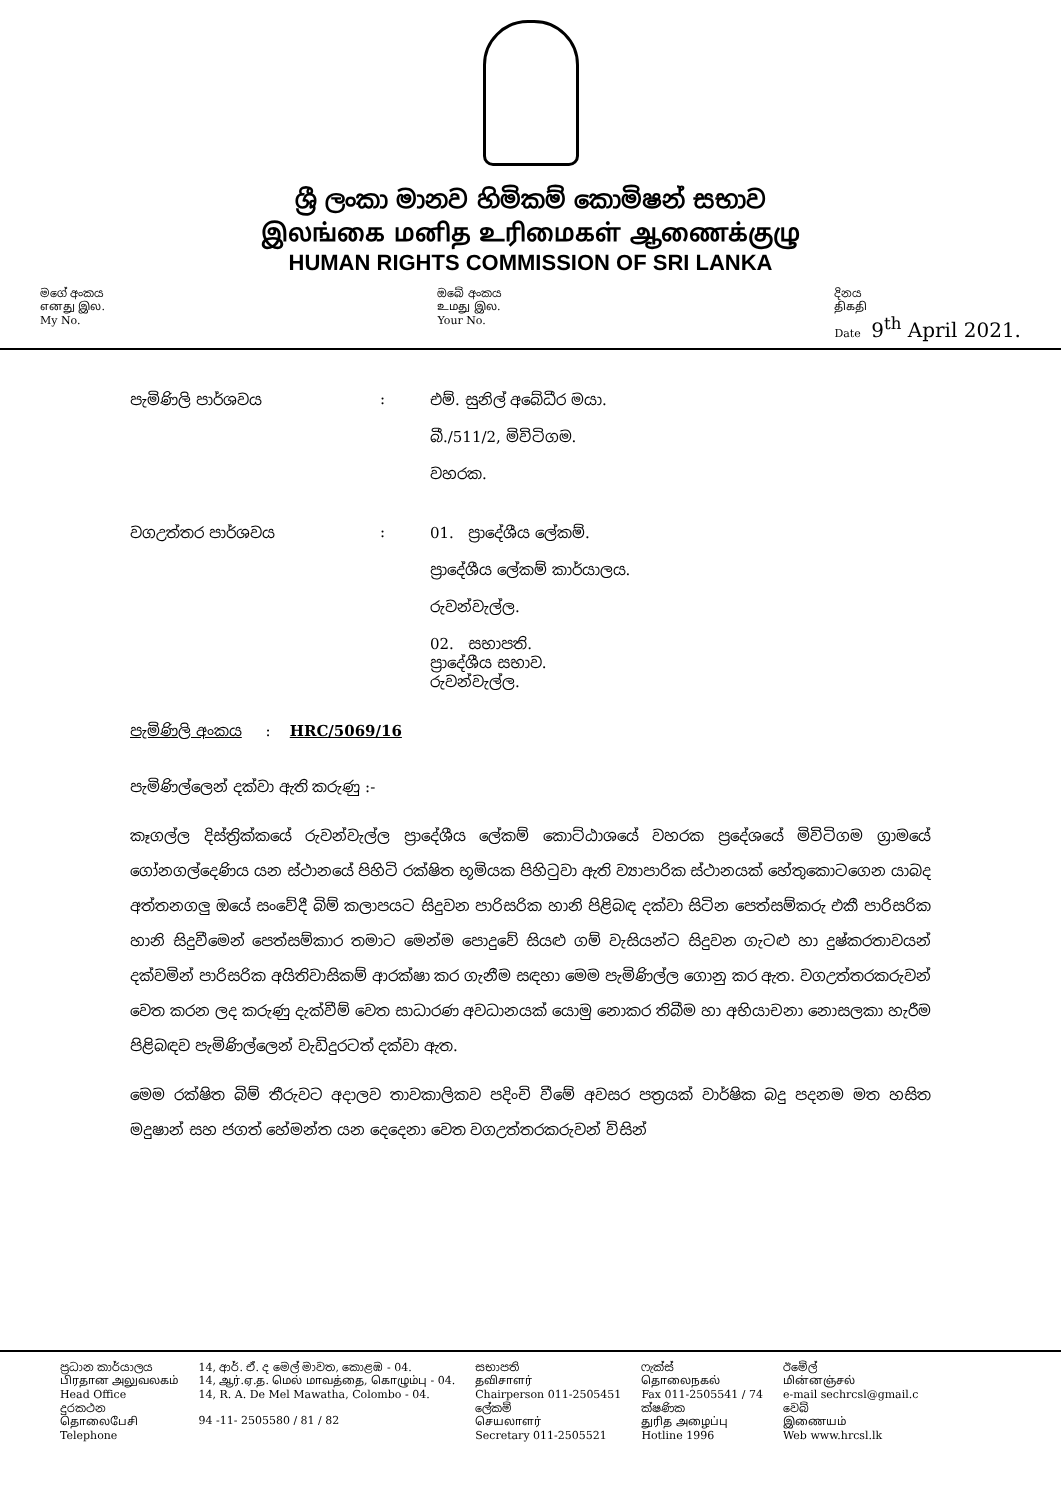ශ්‍රී ලංකා මානව හිමිකම් කොමිෂන් සභාව
இலங்கை மனித உரிமைகள் ஆணைக்குழு
HUMAN RIGHTS COMMISSION OF SRI LANKA
මගේ අංකය
எனது இல.
My No.
ඔබේ අංකය
உமது இல.
Your No.
දිනය
திகதி
Date 9<sup>th</sup> April 2021.
පැමිණිලි පාර්ශවය : එම්. සුනිල් අබේධීර මයා.
බී./511/2, මිවිටිගම.
වහරක.
වගඋත්තර පාර්ශවය : 01. ප්‍රාදේශීය ලේකම්.
ප්‍රාදේශීය ලේකම් කාර්යාලය.
රුවන්වැල්ල.
02. සභාපති.
ප්‍රාදේශීය සභාව.
රුවන්වැල්ල.
පැමිණිලි අංකය : HRC/5069/16
පැමිණිල්ලෙන් දක්වා ඇති කරුණු :-
කෑගල්ල දිස්ත්‍රික්කයේ රුවන්වැල්ල ප්‍රාදේශීය ලේකම් කොට්ඨාශයේ වහරක ප්‍රදේශයේ මිවිටිගම ග්‍රාමයේ ගෝනගල්දෙණිය යන ස්ථානයේ පිහිටි රක්ෂිත භූමියක පිහිටුවා ඇති ව්‍යාපාරික ස්ථානයක් හේතුකොටගෙන යාබද අත්තනගලු ඔයේ සංවේදී බිම් කලාපයට සිදුවන පාරිසරික හානි පිළිබඳ දක්වා සිටින පෙත්සම්කරු එකී පාරිසරික හානි සිදුවීමෙන් පෙත්සම්කාර තමාට මෙන්ම පොදුවේ සියළු ගම් වැසියන්ට සිදුවන ගැටළු හා දුෂ්කරතාවයන් දක්වමින් පාරිසරික අයිතිවාසිකම් ආරක්ෂා කර ගැනීම සඳහා මෙම පැමිණිල්ල ගොනු කර ඇත. වගඋත්තරකරුවන් වෙත කරන ලද කරුණු දැක්වීම් වෙත සාධාරණ අවධානයක් යොමු නොකර තිබීම හා අභියාචනා නොසලකා හැරීම පිළිබඳව පැමිණිල්ලෙන් වැඩිදුරටත් දක්වා ඇත.
මෙම රක්ෂිත බිම් තීරුවට අදාලව තාවකාලිකව පදිංචි වීමේ අවසර පත්‍රයක් වාර්ෂික බදු පදනම මත හසිත මදුෂාන් සහ ජගත් හේමන්ත යන දෙදෙනා වෙත වගඋත්තරකරුවන් විසින්
ප්‍රධාන කාර්යාලය
பிரதான அலுவலகம்
Head Office
දුරකථන
தொலைபேசி
Telephone
14, ආර්. ඒ. ද මෙල් මාවත, කොළඹ - 04.
14, ஆர்.ஏ.த. மெல் மாவத்தை, கொழும்பு - 04.
14, R. A. De Mel Mawatha, Colombo - 04.
94 -11- 2505580 / 81 / 82
සභාපති
தவிசாளர்
Chairperson 011-2505451
ලේකම්
செயலாளர்
Secretary 011-2505521
ෆැක්ස්
தொலைநகல்
Fax 011-2505541 / 74
ක්ෂණික
துரித அழைப்பு
Hotline 1996
ඊමේල්
மின்னஞ்சல்
e-mail sechrcsl@gmail.c
වෙබ්
இணையம்
Web www.hrcsl.lk